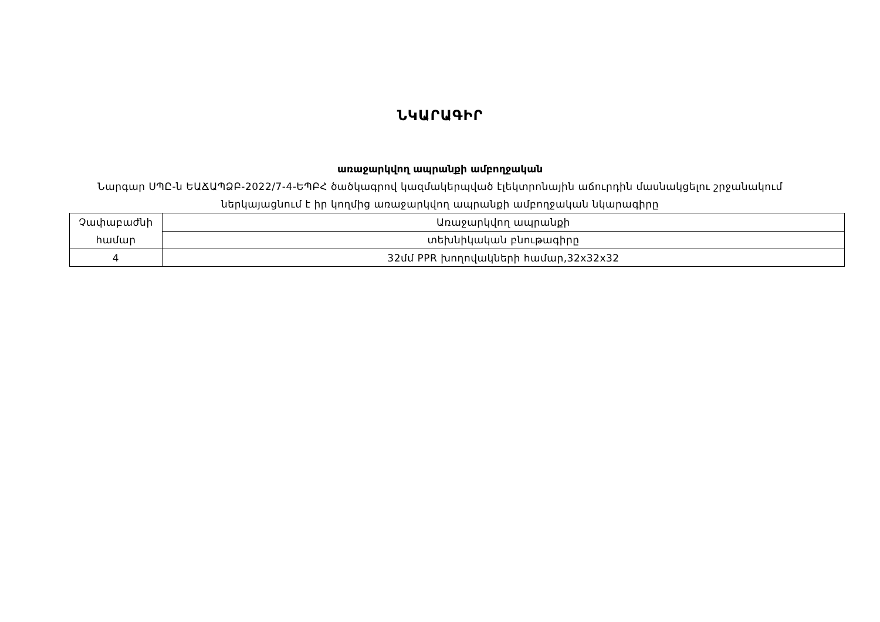ՆԿԱՐԱԳԻՐ
առաջարկվող ապրանքի ամբողջական
Նարգար ՍՊԸ-ն ԵԱՃԱՊՁԲ-2022/7-4-ԵՊԲՀ ծածկագրով կազմակերպված էլեկտրոնային աճուրդին մասնակցելու շրջանակում ներկայացնում է իր կողմից առաջարկվող ապրանքի ամբողջական նկարագիրը
| Չափաբաժնի համար | Առաջարկվող ապրանքի |
| | տեխնիկական բնութագիրը |
| 4 | 32մմ PPR խողովակների համար,32x32x32 |